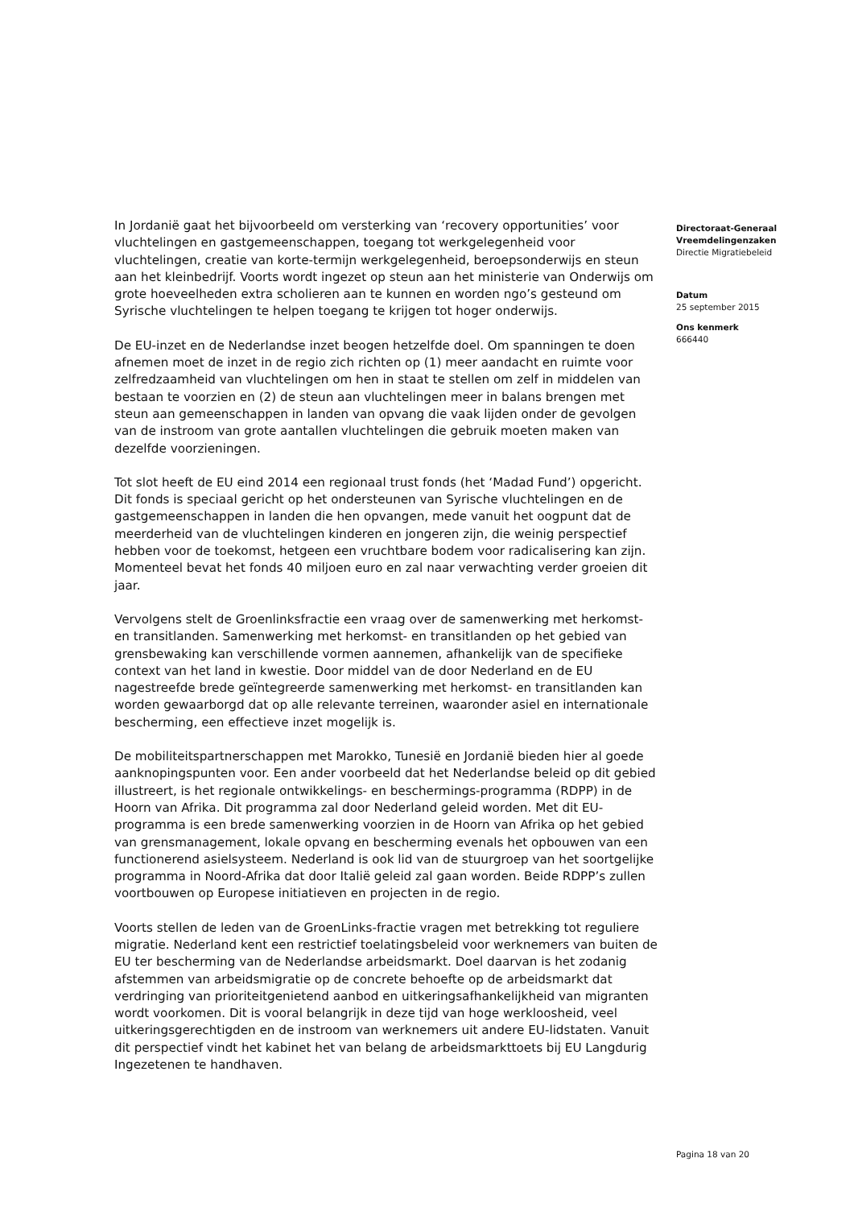In Jordanië gaat het bijvoorbeeld om versterking van ‘recovery opportunities’ voor vluchtelingen en gastgemeenschappen, toegang tot werkgelegenheid voor vluchtelingen, creatie van korte-termijn werkgelegenheid, beroepsonderwijs en steun aan het kleinbedrijf. Voorts wordt ingezet op steun aan het ministerie van Onderwijs om grote hoeveelheden extra scholieren aan te kunnen en worden ngo’s gesteund om Syrische vluchtelingen te helpen toegang te krijgen tot hoger onderwijs.
De EU-inzet en de Nederlandse inzet beogen hetzelfde doel. Om spanningen te doen afnemen moet de inzet in de regio zich richten op (1) meer aandacht en ruimte voor zelfredzaamheid van vluchtelingen om hen in staat te stellen om zelf in middelen van bestaan te voorzien en (2) de steun aan vluchtelingen meer in balans brengen met steun aan gemeenschappen in landen van opvang die vaak lijden onder de gevolgen van de instroom van grote aantallen vluchtelingen die gebruik moeten maken van dezelfde voorzieningen.
Tot slot heeft de EU eind 2014 een regionaal trust fonds (het ‘Madad Fund’) opgericht. Dit fonds is speciaal gericht op het ondersteunen van Syrische vluchtelingen en de gastgemeenschappen in landen die hen opvangen, mede vanuit het oogpunt dat de meerderheid van de vluchtelingen kinderen en jongeren zijn, die weinig perspectief hebben voor de toekomst, hetgeen een vruchtbare bodem voor radicalisering kan zijn. Momenteel bevat het fonds 40 miljoen euro en zal naar verwachting verder groeien dit jaar.
Vervolgens stelt de Groenlinksfractie een vraag over de samenwerking met herkomst- en transitlanden. Samenwerking met herkomst- en transitlanden op het gebied van grensbewaking kan verschillende vormen aannemen, afhankelijk van de specifieke context van het land in kwestie. Door middel van de door Nederland en de EU nagestreefde brede geïntegreerde samenwerking met herkomst- en transitlanden kan worden gewaarborgd dat op alle relevante terreinen, waaronder asiel en internationale bescherming, een effectieve inzet mogelijk is.
De mobiliteitspartnerschappen met Marokko, Tunesië en Jordanië bieden hier al goede aanknopingspunten voor. Een ander voorbeeld dat het Nederlandse beleid op dit gebied illustreert, is het regionale ontwikkelings- en beschermings-programma (RDPP) in de Hoorn van Afrika. Dit programma zal door Nederland geleid worden. Met dit EU-programma is een brede samenwerking voorzien in de Hoorn van Afrika op het gebied van grensmanagement, lokale opvang en bescherming evenals het opbouwen van een functionerend asielsysteem. Nederland is ook lid van de stuurgroep van het soortgelijke programma in Noord-Afrika dat door Italië geleid zal gaan worden. Beide RDPP’s zullen voortbouwen op Europese initiatieven en projecten in de regio.
Voorts stellen de leden van de GroenLinks-fractie vragen met betrekking tot reguliere migratie. Nederland kent een restrictief toelatingsbeleid voor werknemers van buiten de EU ter bescherming van de Nederlandse arbeidsmarkt. Doel daarvan is het zodanig afstemmen van arbeidsmigratie op de concrete behoefte op de arbeidsmarkt dat verdringing van prioriteitgenietend aanbod en uitkeringsafhankelijkheid van migranten wordt voorkomen. Dit is vooral belangrijk in deze tijd van hoge werkloosheid, veel uitkeringsgerechtigden en de instroom van werknemers uit andere EU-lidstaten. Vanuit dit perspectief vindt het kabinet het van belang de arbeidsmarkttoets bij EU Langdurig Ingezetenen te handhaven.
Directoraat-Generaal Vreemdelingenzaken
Directie Migratiebeleid
Datum
25 september 2015
Ons kenmerk
666440
Pagina 18 van 20